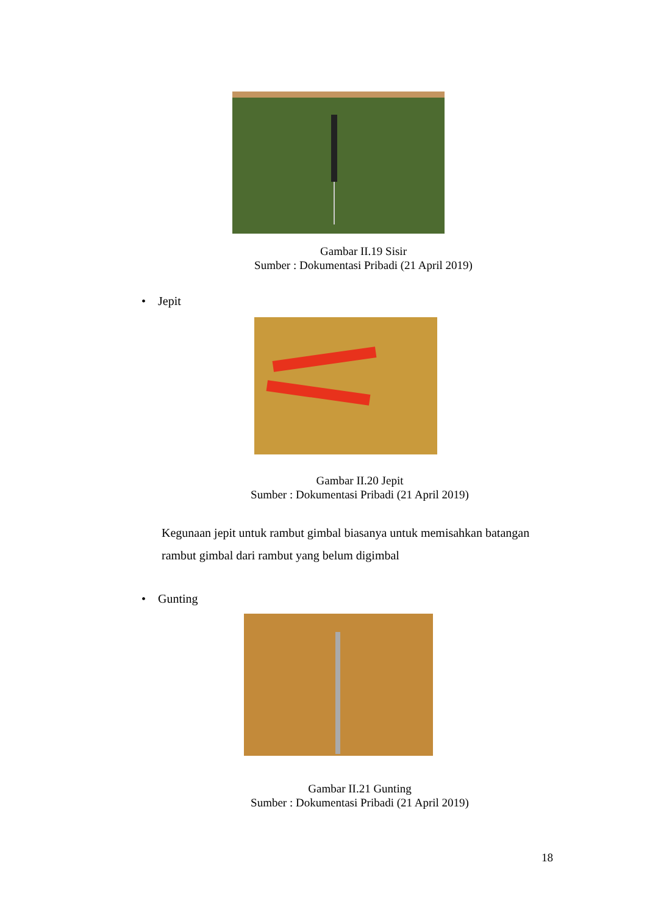Gambar II.19 Sisir
Sumber : Dokumentasi Pribadi (21 April 2019)
• Jepit
Gambar II.20 Jepit
Sumber : Dokumentasi Pribadi (21 April 2019)
Kegunaan jepit untuk rambut gimbal biasanya untuk memisahkan batangan rambut gimbal dari rambut yang belum digimbal
• Gunting
Gambar II.21 Gunting
Sumber : Dokumentasi Pribadi (21 April 2019)
18